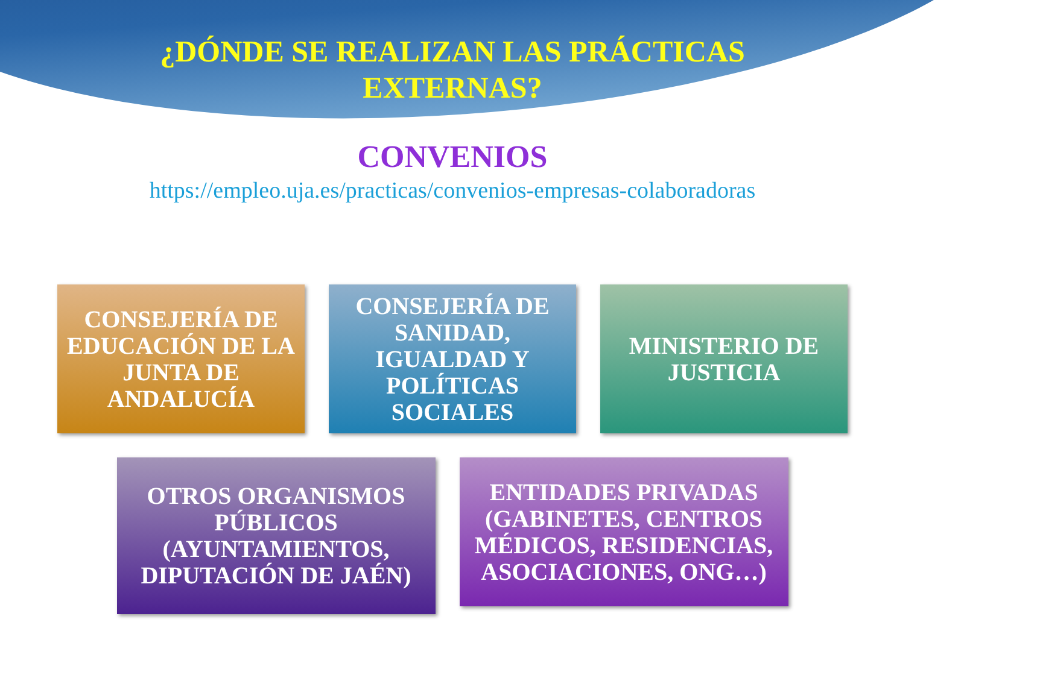¿DÓNDE SE REALIZAN LAS PRÁCTICAS
EXTERNAS?
CONVENIOS
https://empleo.uja.es/practicas/convenios-empresas-colaboradoras
CONSEJERÍA DE EDUCACIÓN DE LA JUNTA DE ANDALUCÍA
CONSEJERÍA DE SANIDAD, IGUALDAD Y POLÍTICAS SOCIALES
MINISTERIO DE JUSTICIA
OTROS ORGANISMOS PÚBLICOS (AYUNTAMIENTOS, DIPUTACIÓN DE JAÉN)
ENTIDADES PRIVADAS (GABINETES, CENTROS MÉDICOS, RESIDENCIAS, ASOCIACIONES, ONG…)